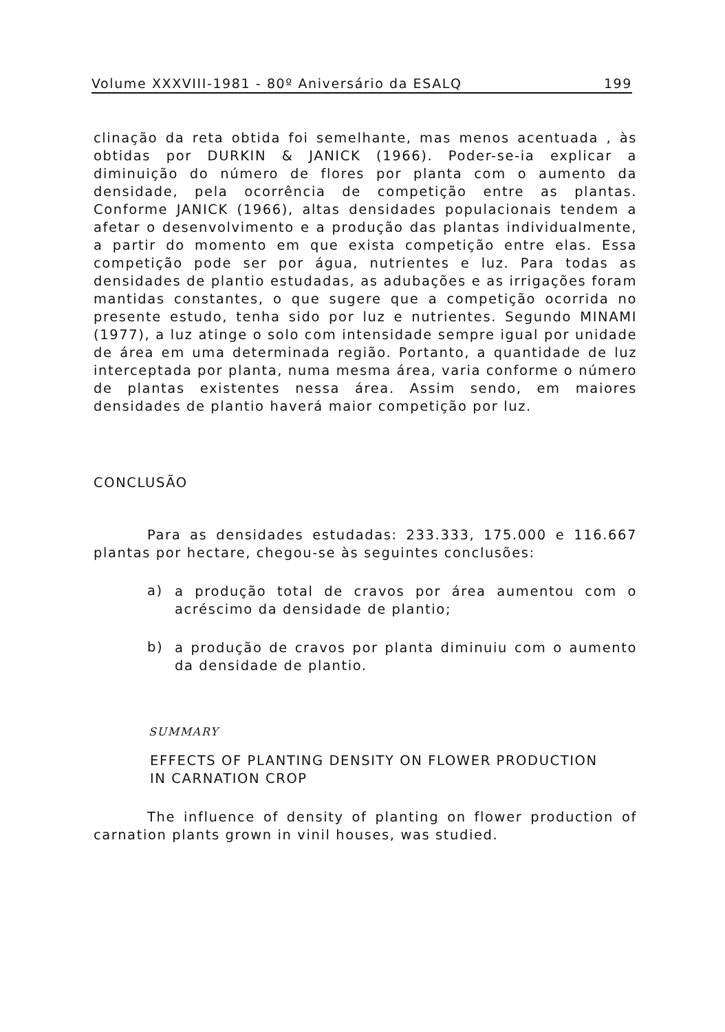Volume XXXVIII-1981 - 80º Aniversário da ESALQ 199
clinação da reta obtida foi semelhante, mas menos acentuada , às obtidas por DURKIN & JANICK (1966). Poder-se-ia explicar a diminuição do número de flores por planta com o aumento da densidade, pela ocorrência de competição entre as plantas. Conforme JANICK (1966), altas densidades populacionais tendem a afetar o desenvolvimento e a produção das plantas individualmente, a partir do momento em que exista competição entre elas. Essa competição pode ser por água, nutrientes e luz. Para todas as densidades de plantio estudadas, as adubações e as irrigações foram mantidas constantes, o que sugere que a competição ocorrida no presente estudo, tenha sido por luz e nutrientes. Segundo MINAMI (1977), a luz atinge o solo com intensidade sempre igual por unidade de área em uma determinada região. Portanto, a quantidade de luz interceptada por planta, numa mesma área, varia conforme o número de plantas existentes nessa área. Assim sendo, em maiores densidades de plantio haverá maior competição por luz.
CONCLUSÃO
Para as densidades estudadas: 233.333, 175.000 e 116.667 plantas por hectare, chegou-se às seguintes conclusões:
a)
a produção total de cravos por área aumentou com o acréscimo da densidade de plantio;
b)
a produção de cravos por planta diminuiu com o aumento da densidade de plantio.
SUMMARY
EFFECTS OF PLANTING DENSITY ON FLOWER PRODUCTION
IN CARNATION CROP
The influence of density of planting on flower production of carnation plants grown in vinil houses, was studied.